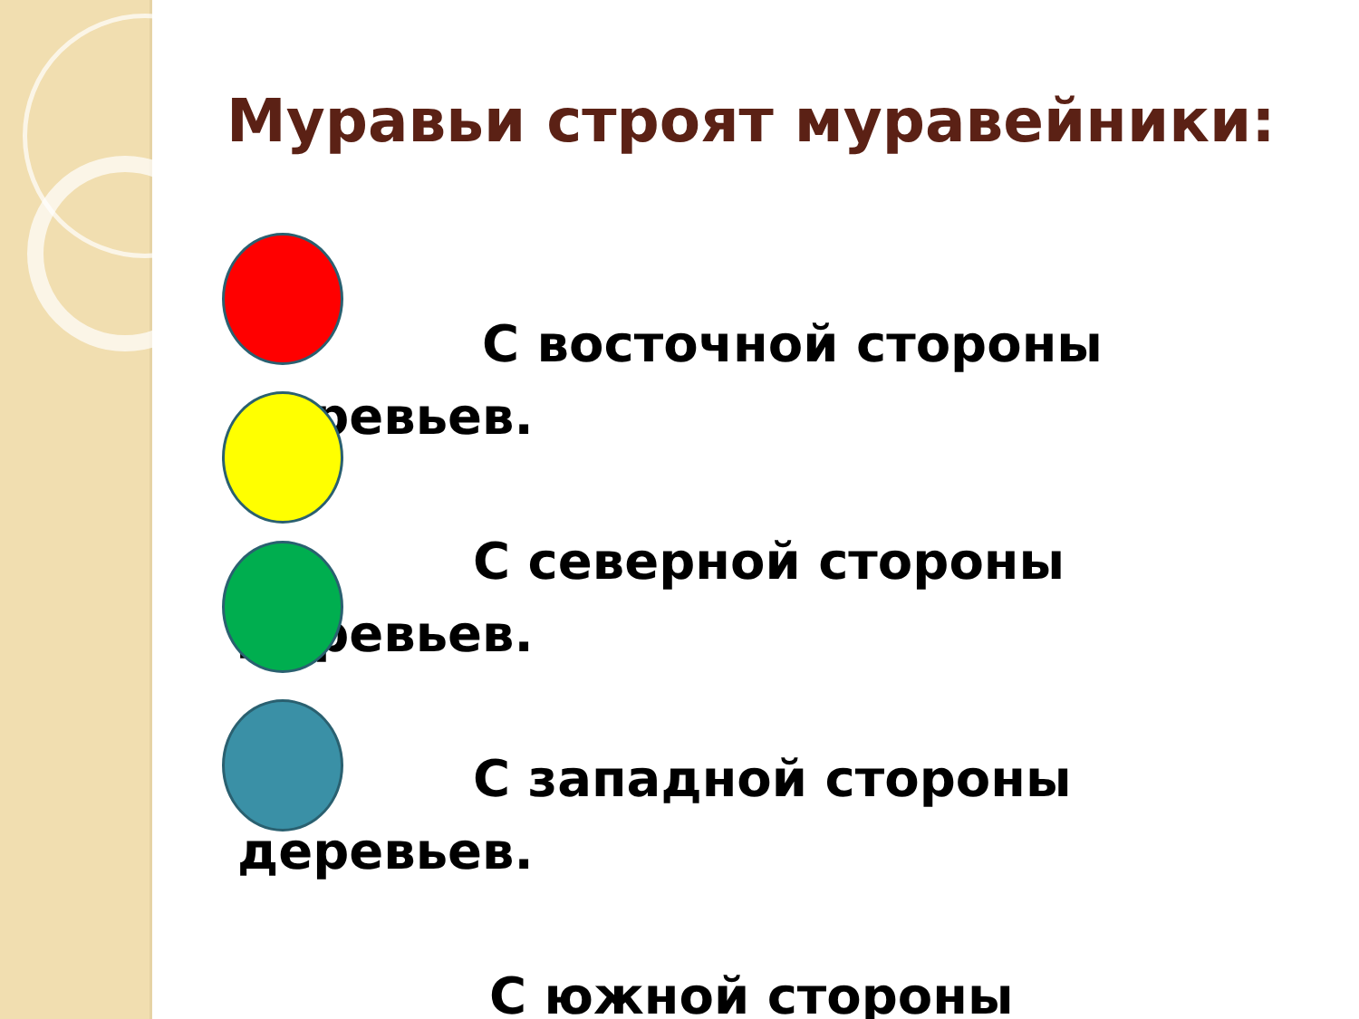Муравьи строят муравейники:
С восточной стороны
деревьев.
С северной стороны
деревьев.
С западной стороны
деревьев.
С южной стороны